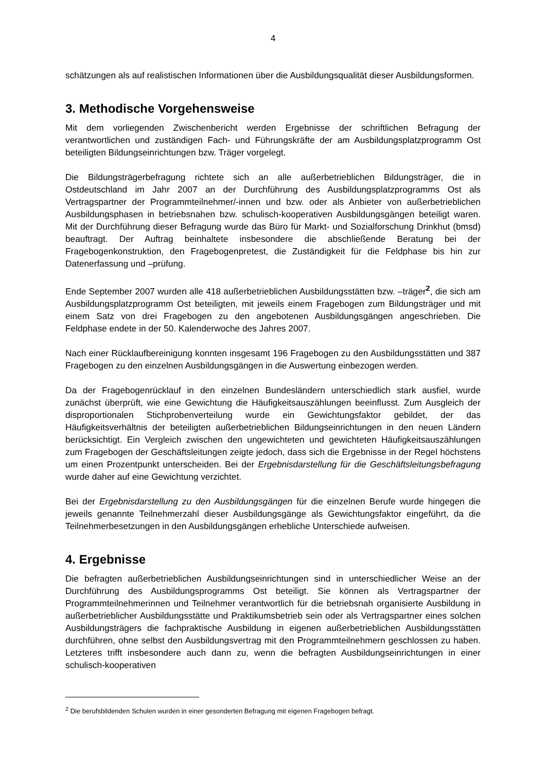4
schätzungen als auf realistischen Informationen über die Ausbildungsqualität dieser Ausbildungsformen.
3. Methodische Vorgehensweise
Mit dem vorliegenden Zwischenbericht werden Ergebnisse der schriftlichen Befragung der verantwortlichen und zuständigen Fach- und Führungskräfte der am Ausbildungsplatzprogramm Ost beteiligten Bildungseinrichtungen bzw. Träger vorgelegt.
Die Bildungsträgerbefragung richtete sich an alle außerbetrieblichen Bildungsträger, die in Ostdeutschland im Jahr 2007 an der Durchführung des Ausbildungsplatzprogramms Ost als Vertragspartner der Programmteilnehmer/-innen und bzw. oder als Anbieter von außerbetrieblichen Ausbildungsphasen in betriebsnahen bzw. schulisch-kooperativen Ausbildungsgängen beteiligt waren. Mit der Durchführung dieser Befragung wurde das Büro für Markt- und Sozialforschung Drinkhut (bmsd) beauftragt. Der Auftrag beinhaltete insbesondere die abschließende Beratung bei der Fragebogenkonstruktion, den Fragebogenpretest, die Zuständigkeit für die Feldphase bis hin zur Datenerfassung und –prüfung.
Ende September 2007 wurden alle 418 außerbetrieblichen Ausbildungsstätten bzw. –träger<sup>2</sup>, die sich am Ausbildungsplatzprogramm Ost beteiligten, mit jeweils einem Fragebogen zum Bildungsträger und mit einem Satz von drei Fragebogen zu den angebotenen Ausbildungsgängen angeschrieben. Die Feldphase endete in der 50. Kalenderwoche des Jahres 2007.
Nach einer Rücklaufbereinigung konnten insgesamt 196 Fragebogen zu den Ausbildungsstätten und 387 Fragebogen zu den einzelnen Ausbildungsgängen in die Auswertung einbezogen werden.
Da der Fragebogenrücklauf in den einzelnen Bundesländern unterschiedlich stark ausfiel, wurde zunächst überprüft, wie eine Gewichtung die Häufigkeitsauszählungen beeinflusst. Zum Ausgleich der disproportionalen Stichprobenverteilung wurde ein Gewichtungsfaktor gebildet, der das Häufigkeitsverhältnis der beteiligten außerbetrieblichen Bildungseinrichtungen in den neuen Ländern berücksichtigt. Ein Vergleich zwischen den ungewichteten und gewichteten Häufigkeitsauszählungen zum Fragebogen der Geschäftsleitungen zeigte jedoch, dass sich die Ergebnisse in der Regel höchstens um einen Prozentpunkt unterscheiden. Bei der Ergebnisdarstellung für die Geschäftsleitungsbefragung wurde daher auf eine Gewichtung verzichtet.
Bei der Ergebnisdarstellung zu den Ausbildungsgängen für die einzelnen Berufe wurde hingegen die jeweils genannte Teilnehmerzahl dieser Ausbildungsgänge als Gewichtungsfaktor eingeführt, da die Teilnehmerbesetzungen in den Ausbildungsgängen erhebliche Unterschiede aufweisen.
4. Ergebnisse
Die befragten außerbetrieblichen Ausbildungseinrichtungen sind in unterschiedlicher Weise an der Durchführung des Ausbildungsprogramms Ost beteiligt. Sie können als Vertragspartner der Programmteilnehmerinnen und Teilnehmer verantwortlich für die betriebsnah organisierte Ausbildung in außerbetrieblicher Ausbildungsstätte und Praktikumsbetrieb sein oder als Vertragspartner eines solchen Ausbildungsträgers die fachpraktische Ausbildung in eigenen außerbetrieblichen Ausbildungsstätten durchführen, ohne selbst den Ausbildungsvertrag mit den Programmteilnehmern geschlossen zu haben. Letzteres trifft insbesondere auch dann zu, wenn die befragten Ausbildungseinrichtungen in einer schulisch-kooperativen
<sup>2</sup> Die berufsbildenden Schulen wurden in einer gesonderten Befragung mit eigenen Fragebogen befragt.